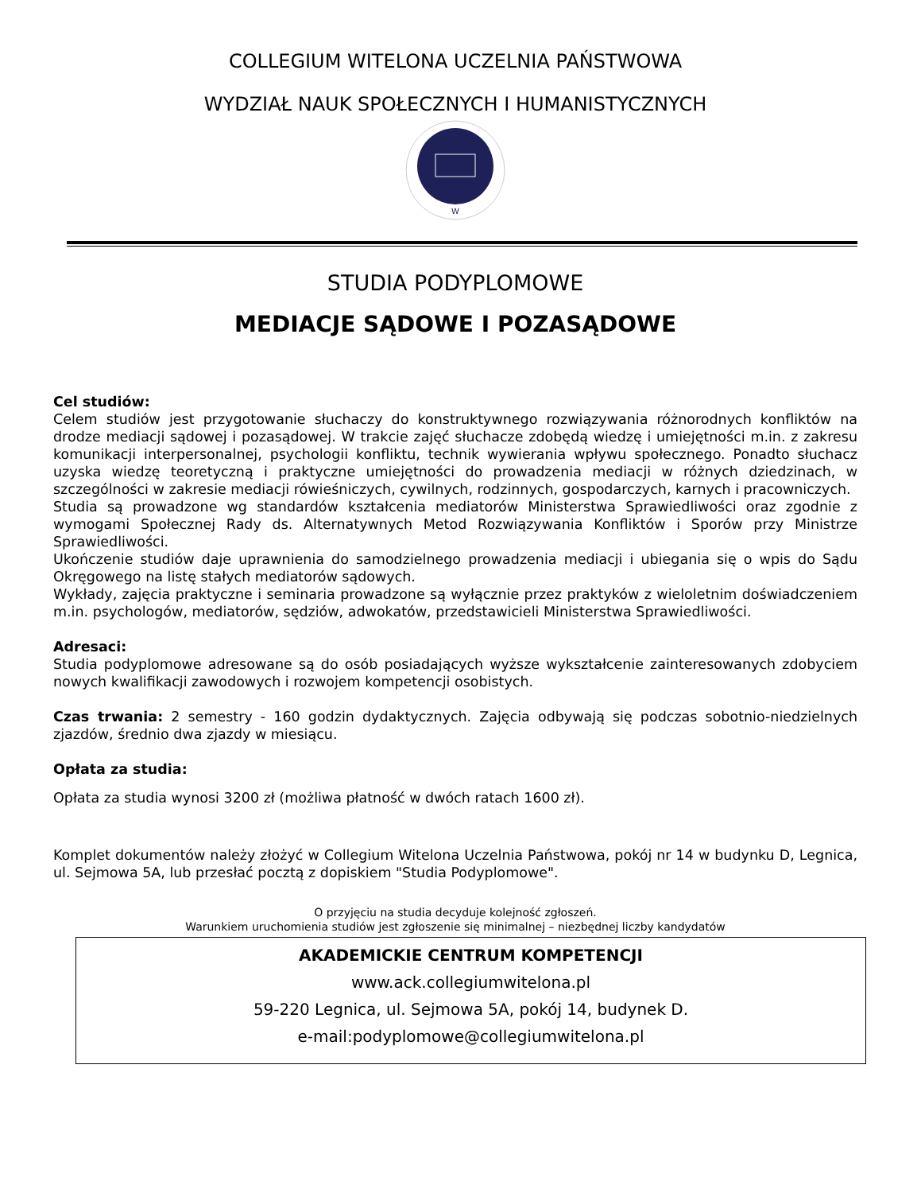COLLEGIUM WITELONA UCZELNIA PAŃSTWOWA
WYDZIAŁ NAUK SPOŁECZNYCH I HUMANISTYCZNYCH
W
STUDIA PODYPLOMOWE
MEDIACJE SĄDOWE I POZASĄDOWE
Cel studiów:
Celem studiów jest przygotowanie słuchaczy do konstruktywnego rozwiązywania różnorodnych konfliktów na drodze mediacji sądowej i pozasądowej. W trakcie zajęć słuchacze zdobędą wiedzę i umiejętności m.in. z zakresu komunikacji interpersonalnej, psychologii konfliktu, technik wywierania wpływu społecznego. Ponadto słuchacz uzyska wiedzę teoretyczną i praktyczne umiejętności do prowadzenia mediacji w różnych dziedzinach, w szczególności w zakresie mediacji rówieśniczych, cywilnych, rodzinnych, gospodarczych, karnych i pracowniczych.
Studia są prowadzone wg standardów kształcenia mediatorów Ministerstwa Sprawiedliwości oraz zgodnie z wymogami Społecznej Rady ds. Alternatywnych Metod Rozwiązywania Konfliktów i Sporów przy Ministrze Sprawiedliwości.
Ukończenie studiów daje uprawnienia do samodzielnego prowadzenia mediacji i ubiegania się o wpis do Sądu Okręgowego na listę stałych mediatorów sądowych.
Wykłady, zajęcia praktyczne i seminaria prowadzone są wyłącznie przez praktyków z wieloletnim doświadczeniem m.in. psychologów, mediatorów, sędziów, adwokatów, przedstawicieli Ministerstwa Sprawiedliwości.
Adresaci:
Studia podyplomowe adresowane są do osób posiadających wyższe wykształcenie zainteresowanych zdobyciem nowych kwalifikacji zawodowych i rozwojem kompetencji osobistych.
Czas trwania: 2 semestry - 160 godzin dydaktycznych. Zajęcia odbywają się podczas sobotnio-niedzielnych zjazdów, średnio dwa zjazdy w miesiącu.
Opłata za studia:
Opłata za studia wynosi 3200 zł (możliwa płatność w dwóch ratach 1600 zł).
Komplet dokumentów należy złożyć w Collegium Witelona Uczelnia Państwowa, pokój nr 14 w budynku D, Legnica, ul. Sejmowa 5A, lub przesłać pocztą z dopiskiem "Studia Podyplomowe".
O przyjęciu na studia decyduje kolejność zgłoszeń.
Warunkiem uruchomienia studiów jest zgłoszenie się minimalnej – niezbędnej liczby kandydatów
AKADEMICKIE CENTRUM KOMPETENCJI
www.ack.collegiumwitelona.pl
59-220 Legnica, ul. Sejmowa 5A, pokój 14, budynek D.
e-mail:podyplomowe@collegiumwitelona.pl